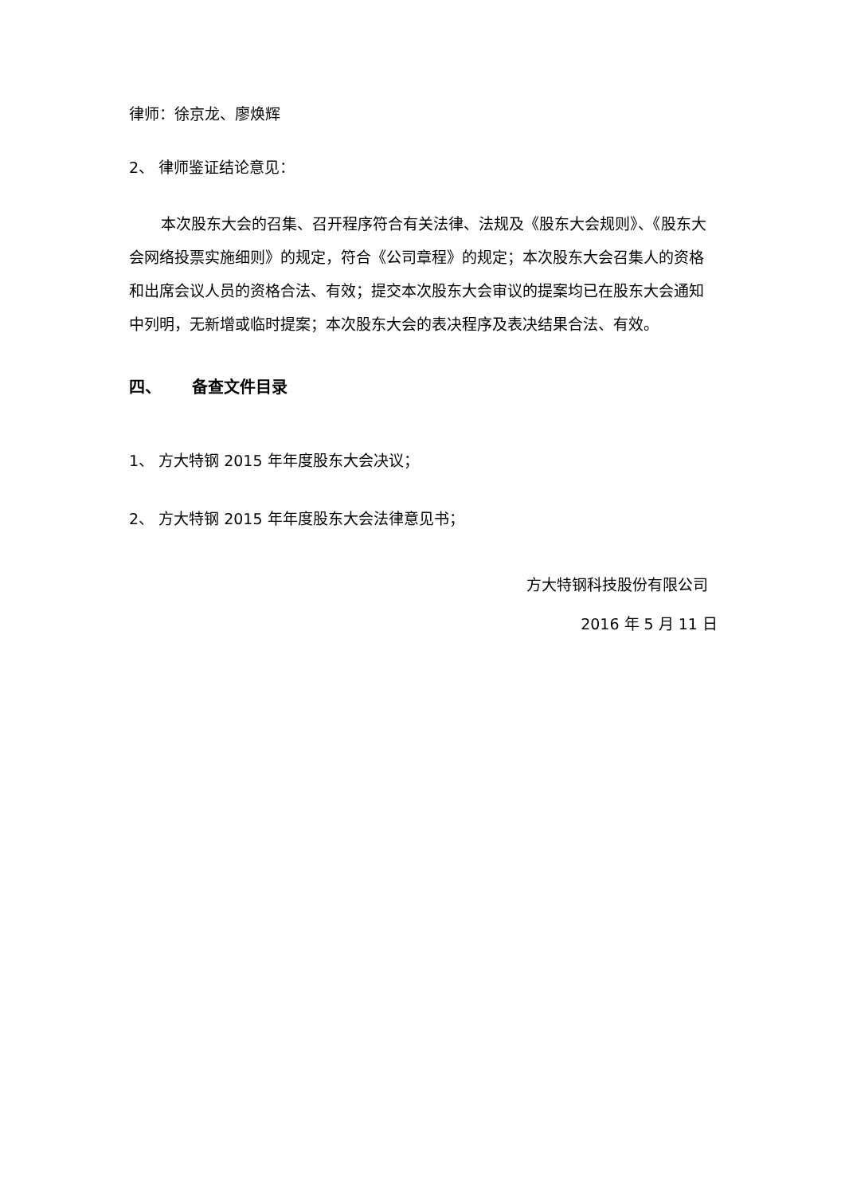律师：徐京龙、廖焕辉
2、 律师鉴证结论意见：
本次股东大会的召集、召开程序符合有关法律、法规及《股东大会规则》、《股东大会网络投票实施细则》的规定，符合《公司章程》的规定；本次股东大会召集人的资格和出席会议人员的资格合法、有效；提交本次股东大会审议的提案均已在股东大会通知中列明，无新增或临时提案；本次股东大会的表决程序及表决结果合法、有效。
四、 备查文件目录
1、 方大特钢 2015 年年度股东大会决议；
2、 方大特钢 2015 年年度股东大会法律意见书；
方大特钢科技股份有限公司
2016 年 5 月 11 日